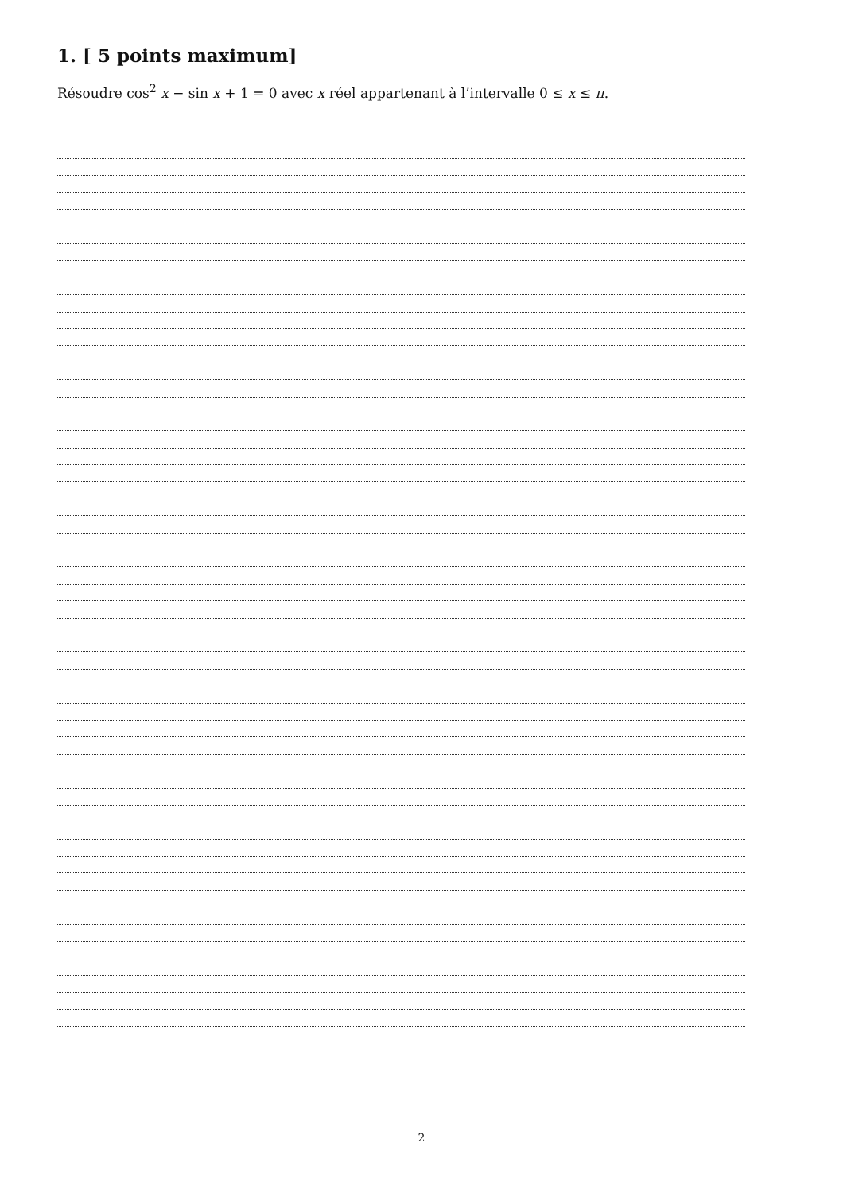1. [ 5 points maximum]
Résoudre cos<sup>2</sup> x − sin x + 1 = 0 avec x réel appartenant à l’intervalle 0 ≤ x ≤ π.
2